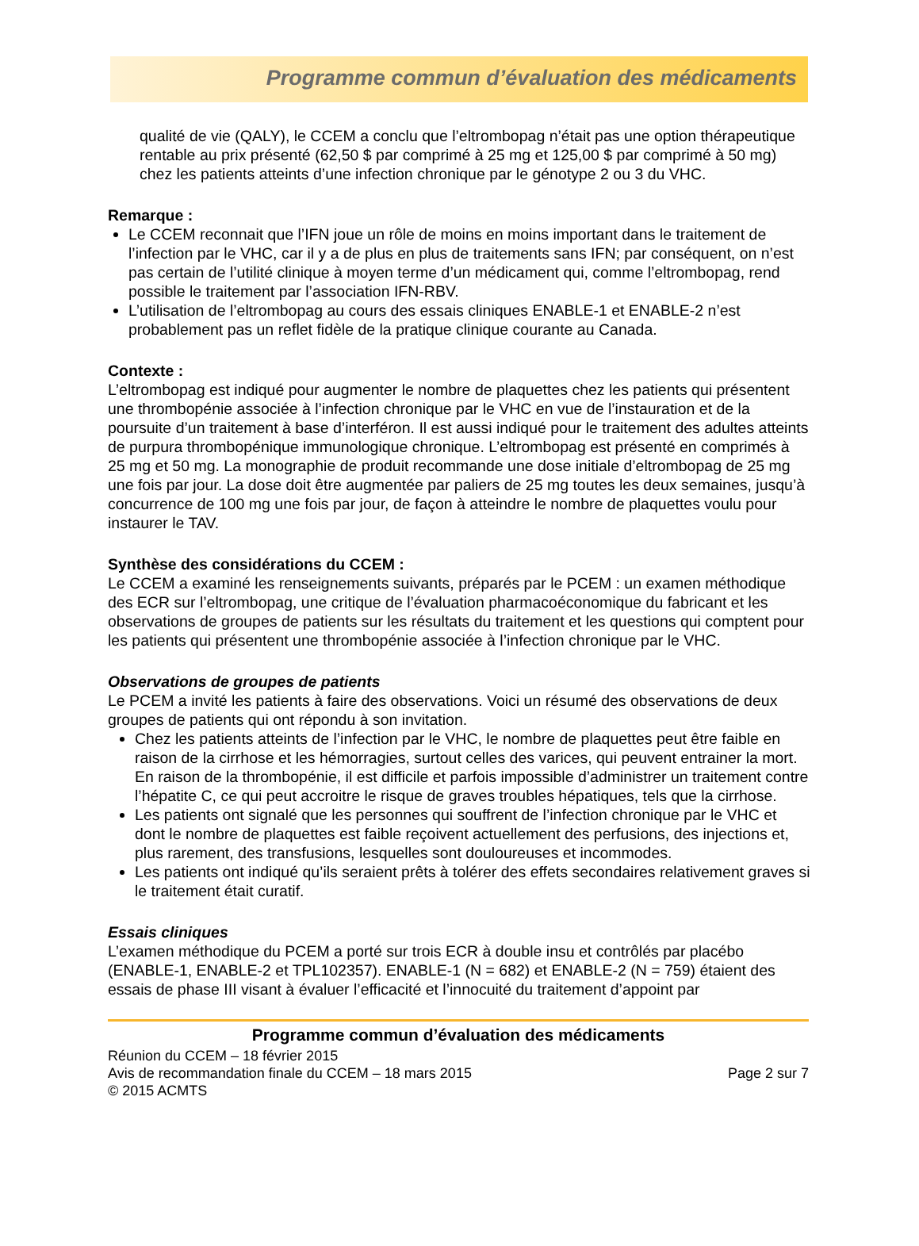Programme commun d’évaluation des médicaments
qualité de vie (QALY), le CCEM a conclu que l’eltrombopag n’était pas une option thérapeutique rentable au prix présenté (62,50 $ par comprimé à 25 mg et 125,00 $ par comprimé à 50 mg) chez les patients atteints d’une infection chronique par le génotype 2 ou 3 du VHC.
Remarque :
Le CCEM reconnait que l’IFN joue un rôle de moins en moins important dans le traitement de l’infection par le VHC, car il y a de plus en plus de traitements sans IFN; par conséquent, on n’est pas certain de l’utilité clinique à moyen terme d’un médicament qui, comme l’eltrombopag, rend possible le traitement par l’association IFN-RBV.
L’utilisation de l’eltrombopag au cours des essais cliniques ENABLE-1 et ENABLE-2 n’est probablement pas un reflet fidèle de la pratique clinique courante au Canada.
Contexte :
L’eltrombopag est indiqué pour augmenter le nombre de plaquettes chez les patients qui présentent une thrombopénie associée à l’infection chronique par le VHC en vue de l’instauration et de la poursuite d’un traitement à base d’interféron. Il est aussi indiqué pour le traitement des adultes atteints de purpura thrombopénique immunologique chronique. L’eltrombopag est présenté en comprimés à 25 mg et 50 mg. La monographie de produit recommande une dose initiale d’eltrombopag de 25 mg une fois par jour. La dose doit être augmentée par paliers de 25 mg toutes les deux semaines, jusqu’à concurrence de 100 mg une fois par jour, de façon à atteindre le nombre de plaquettes voulu pour instaurer le TAV.
Synthèse des considérations du CCEM :
Le CCEM a examiné les renseignements suivants, préparés par le PCEM : un examen méthodique des ECR sur l’eltrombopag, une critique de l’évaluation pharmacoéconomique du fabricant et les observations de groupes de patients sur les résultats du traitement et les questions qui comptent pour les patients qui présentent une thrombopénie associée à l’infection chronique par le VHC.
Observations de groupes de patients
Le PCEM a invité les patients à faire des observations. Voici un résumé des observations de deux groupes de patients qui ont répondu à son invitation.
Chez les patients atteints de l’infection par le VHC, le nombre de plaquettes peut être faible en raison de la cirrhose et les hémorragies, surtout celles des varices, qui peuvent entrainer la mort. En raison de la thrombopénie, il est difficile et parfois impossible d’administrer un traitement contre l’hépatite C, ce qui peut accroitre le risque de graves troubles hépatiques, tels que la cirrhose.
Les patients ont signalé que les personnes qui souffrent de l’infection chronique par le VHC et dont le nombre de plaquettes est faible reçoivent actuellement des perfusions, des injections et, plus rarement, des transfusions, lesquelles sont douloureuses et incommodes.
Les patients ont indiqué qu’ils seraient prêts à tolérer des effets secondaires relativement graves si le traitement était curatif.
Essais cliniques
L’examen méthodique du PCEM a porté sur trois ECR à double insu et contrôlés par placébo (ENABLE-1, ENABLE-2 et TPL102357). ENABLE-1 (N = 682) et ENABLE-2 (N = 759) étaient des essais de phase III visant à évaluer l’efficacité et l’innocuité du traitement d’appoint par
Programme commun d’évaluation des médicaments
Réunion du CCEM – 18 février 2015
Avis de recommandation finale du CCEM – 18 mars 2015 Page 2 sur 7
© 2015 ACMTS